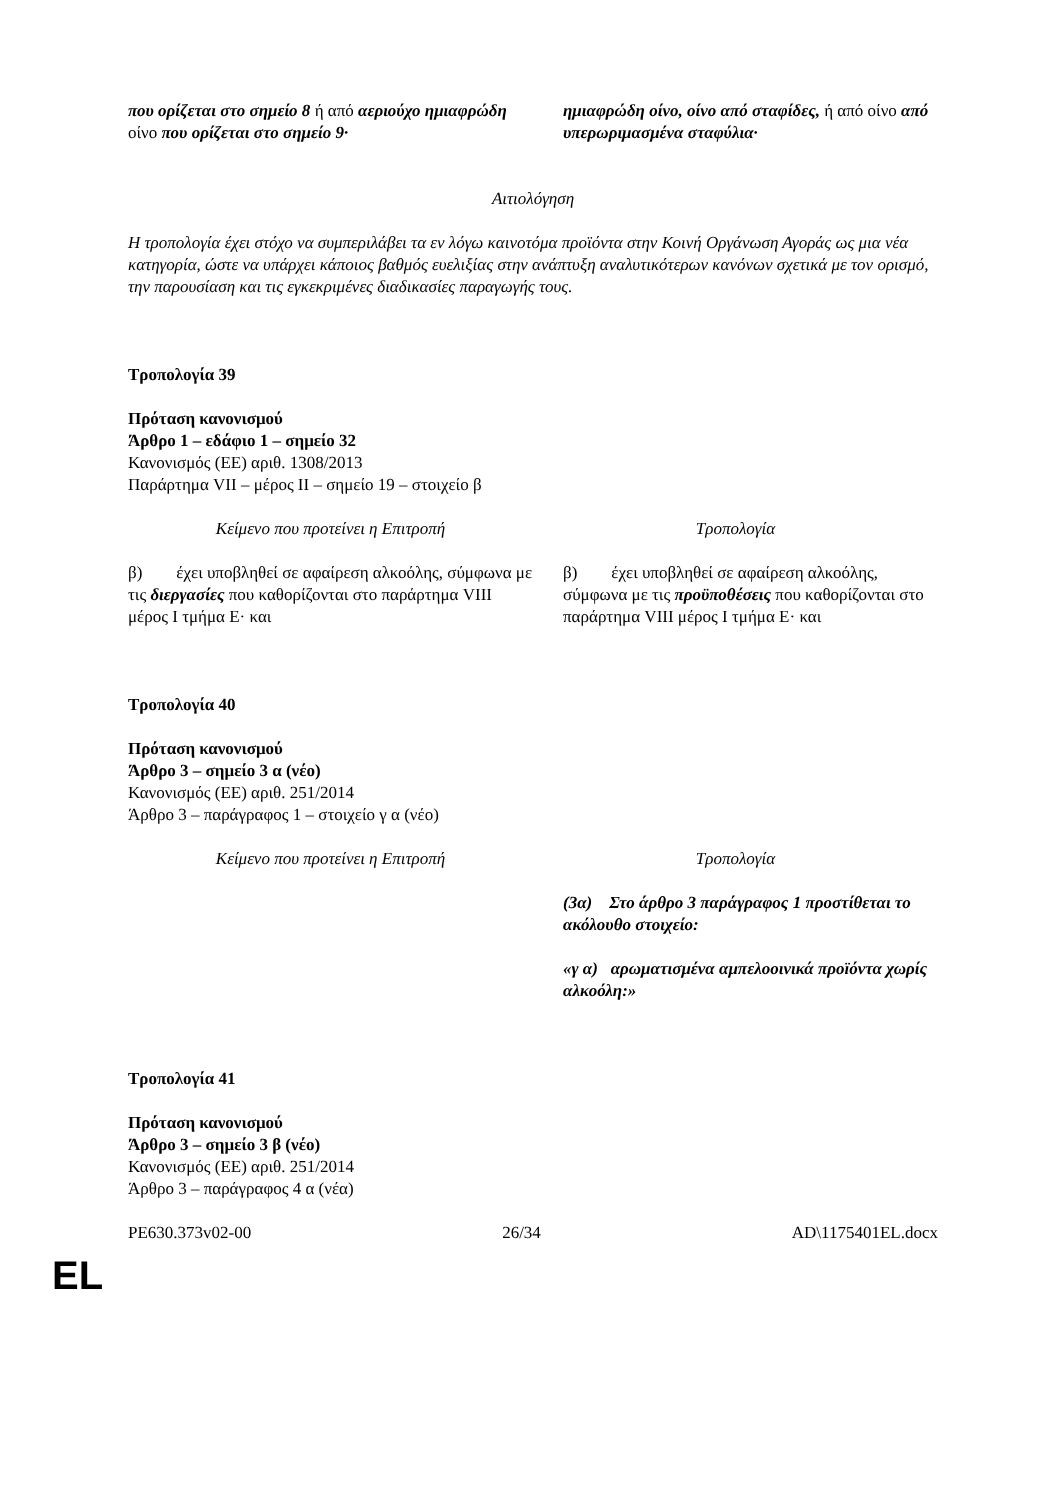| που ορίζεται στο σημείο 8 ή από αεριούχο ημιαφρώδη οίνο που ορίζεται στο σημείο 9· | ημιαφρώδη οίνο, οίνο από σταφίδες, ή από οίνο από υπερωριμασμένα σταφύλια· |
Αιτιολόγηση
Η τροπολογία έχει στόχο να συμπεριλάβει τα εν λόγω καινοτόμα προϊόντα στην Κοινή Οργάνωση Αγοράς ως μια νέα κατηγορία, ώστε να υπάρχει κάποιος βαθμός ευελιξίας στην ανάπτυξη αναλυτικότερων κανόνων σχετικά με τον ορισμό, την παρουσίαση και τις εγκεκριμένες διαδικασίες παραγωγής τους.
Τροπολογία 39
Πρόταση κανονισμού
Άρθρο 1 – εδάφιο 1 – σημείο 32
Κανονισμός (ΕΕ) αριθ. 1308/2013
Παράρτημα VII – μέρος II – σημείο 19 – στοιχείο β
| Κείμενο που προτείνει η Επιτροπή | Τροπολογία |
| β) έχει υποβληθεί σε αφαίρεση αλκοόλης, σύμφωνα με τις διεργασίες που καθορίζονται στο παράρτημα VIII μέρος I τμήμα Ε· και | β) έχει υποβληθεί σε αφαίρεση αλκοόλης, σύμφωνα με τις προϋποθέσεις που καθορίζονται στο παράρτημα VIII μέρος I τμήμα Ε· και |
Τροπολογία 40
Πρόταση κανονισμού
Άρθρο 3 – σημείο 3 α (νέο)
Κανονισμός (ΕΕ) αριθ. 251/2014
Άρθρο 3 – παράγραφος 1 – στοιχείο γ α (νέο)
| Κείμενο που προτείνει η Επιτροπή | Τροπολογία |
| | (3α) Στο άρθρο 3 παράγραφος 1 προστίθεται το ακόλουθο στοιχείο: «γ α) αρωματισμένα αμπελοοινικά προϊόντα χωρίς αλκοόλη:» |
Τροπολογία 41
Πρόταση κανονισμού
Άρθρο 3 – σημείο 3 β (νέο)
Κανονισμός (ΕΕ) αριθ. 251/2014
Άρθρο 3 – παράγραφος 4 α (νέα)
PE630.373v02-00 26/34 AD\1175401EL.docx
EL